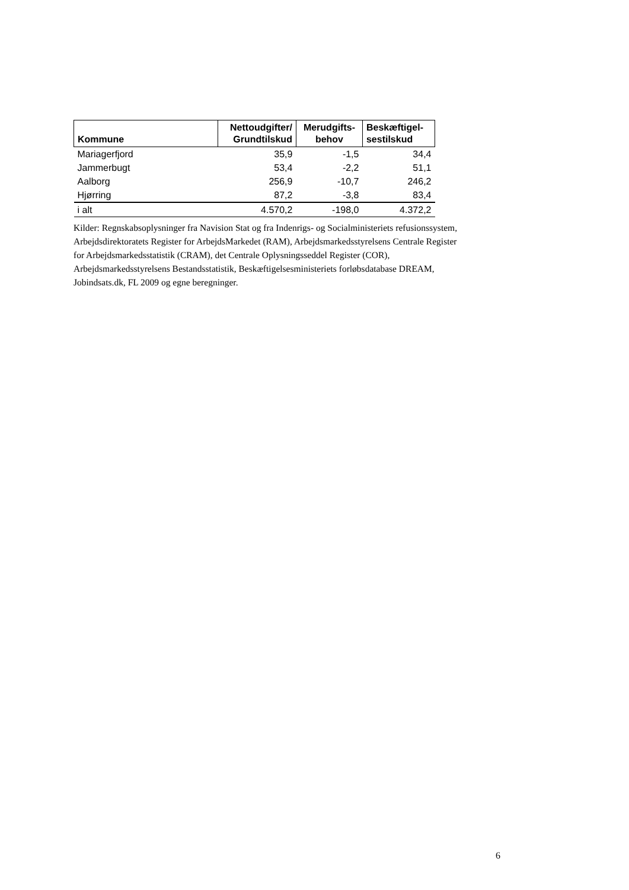| Kommune | Nettoudgifter/ Grundtilskud | Merudgifts- behov | Beskæftigel- sestilskud |
| --- | --- | --- | --- |
| Mariagerfjord | 35,9 | -1,5 | 34,4 |
| Jammerbugt | 53,4 | -2,2 | 51,1 |
| Aalborg | 256,9 | -10,7 | 246,2 |
| Hjørring | 87,2 | -3,8 | 83,4 |
| i alt | 4.570,2 | -198,0 | 4.372,2 |
Kilder: Regnskabsoplysninger fra Navision Stat og fra Indenrigs- og Socialministeriets refusionssystem, Arbejdsdirektoratets Register for ArbejdsMarkedet (RAM), Arbejdsmarkedsstyrelsens Centrale Register for Arbejdsmarkedsstatistik (CRAM), det Centrale Oplysningsseddel Register (COR), Arbejdsmarkedsstyrelsens Bestandsstatistik, Beskæftigelsesministeriets forløbsdatabase DREAM, Jobindsats.dk, FL 2009 og egne beregninger.
6